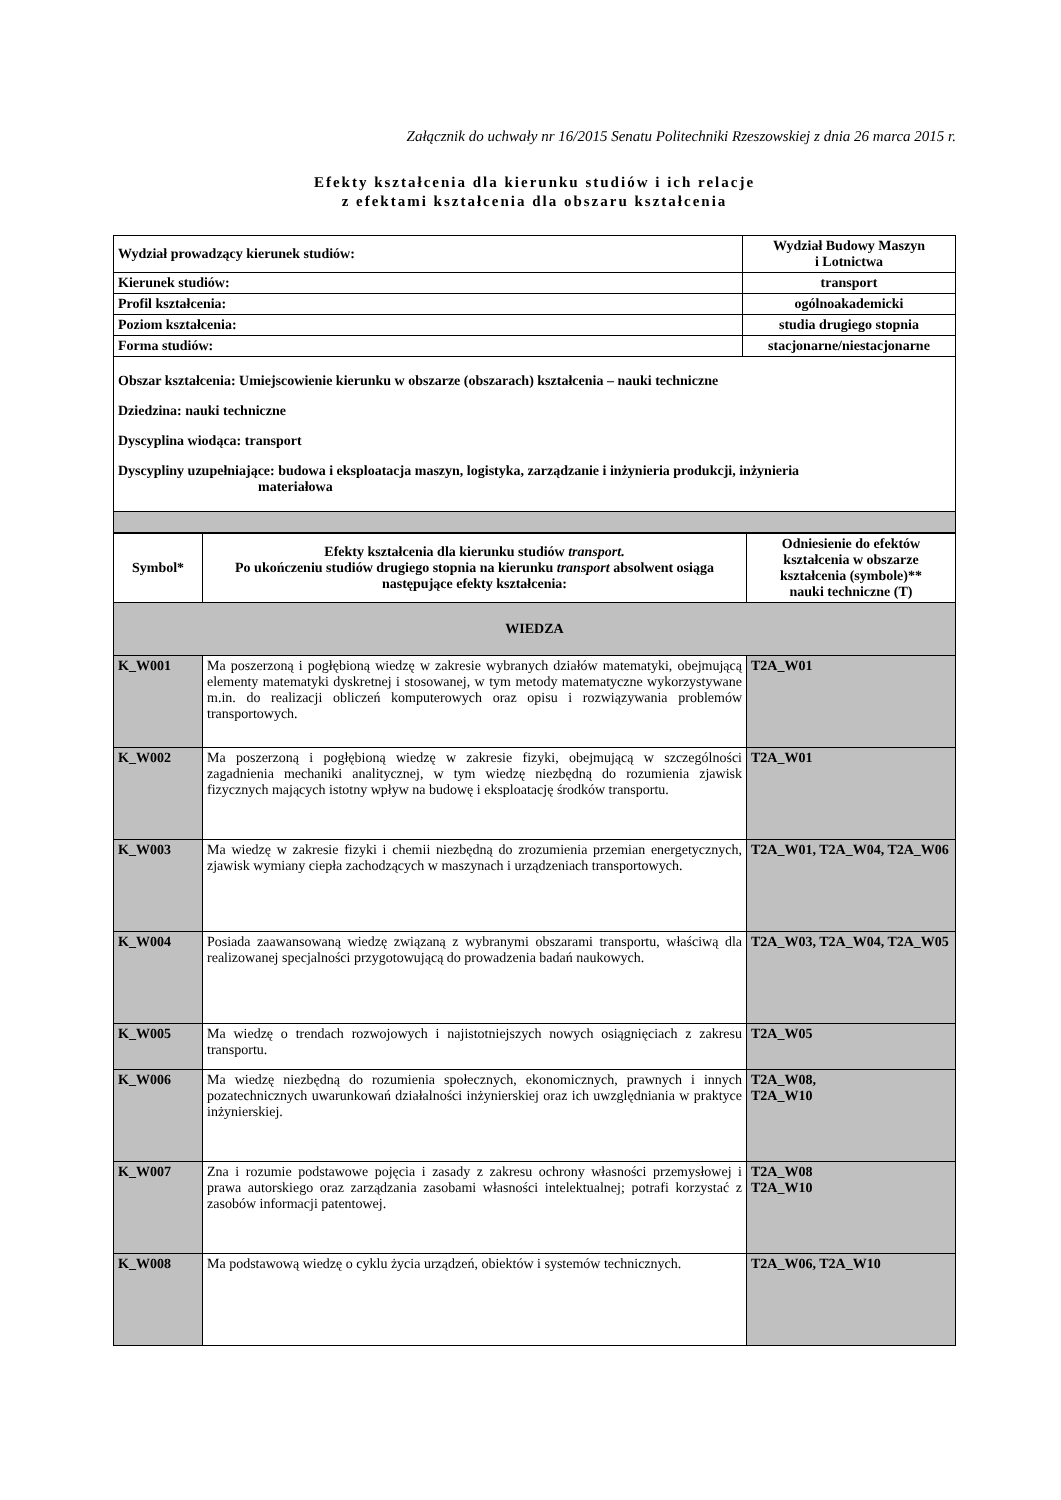Załącznik do uchwały nr 16/2015 Senatu Politechniki Rzeszowskiej z dnia 26 marca 2015 r.
Efekty kształcenia dla kierunku studiów i ich relacje
z efektami kształcenia dla obszaru kształcenia
| Wydział prowadzący kierunek studiów: | Wydział Budowy Maszyn i Lotnictwa |
| Kierunek studiów: | transport |
| Profil kształcenia: | ogólnoakademicki |
| Poziom kształcenia: | studia drugiego stopnia |
| Forma studiów: | stacjonarne/niestacjonarne |
| Obszar kształcenia: Umiejscowienie kierunku w obszarze (obszarach) kształcenia – nauki techniczne Dziedzina: nauki techniczne Dyscyplina wiodąca: transport Dyscypliny uzupełniające: budowa i eksploatacja maszyn, logistyka, zarządzanie i inżynieria produkcji, inżynieria materiałowa | |
| Symbol* | Efekty kształcenia dla kierunku studiów transport. Po ukończeniu studiów drugiego stopnia na kierunku transport absolwent osiąga następujące efekty kształcenia: | Odniesienie do efektów kształcenia w obszarze kształcenia (symbole)** nauki techniczne (T) |
| --- | --- | --- |
| WIEDZA | | |
| K_W001 | Ma poszerzoną i pogłębioną wiedzę w zakresie wybranych działów matematyki, obejmującą elementy matematyki dyskretnej i stosowanej, w tym metody matematyczne wykorzystywane m.in. do realizacji obliczeń komputerowych oraz opisu i rozwiązywania problemów transportowych. | T2A_W01 |
| K_W002 | Ma poszerzoną i pogłębioną wiedzę w zakresie fizyki, obejmującą w szczególności zagadnienia mechaniki analitycznej, w tym wiedzę niezbędną do rozumienia zjawisk fizycznych mających istotny wpływ na budowę i eksploatację środków transportu. | T2A_W01 |
| K_W003 | Ma wiedzę w zakresie fizyki i chemii niezbędną do zrozumienia przemian energetycznych, zjawisk wymiany ciepła zachodzących w maszynach i urządzeniach transportowych. | T2A_W01, T2A_W04, T2A_W06 |
| K_W004 | Posiada zaawansowaną wiedzę związaną z wybranymi obszarami transportu, właściwą dla realizowanej specjalności przygotowującą do prowadzenia badań naukowych. | T2A_W03, T2A_W04, T2A_W05 |
| K_W005 | Ma wiedzę o trendach rozwojowych i najistotniejszych nowych osiągnięciach z zakresu transportu. | T2A_W05 |
| K_W006 | Ma wiedzę niezbędną do rozumienia społecznych, ekonomicznych, prawnych i innych pozatechnicznych uwarunkowań działalności inżynierskiej oraz ich uwzględniania w praktyce inżynierskiej. | T2A_W08, T2A_W10 |
| K_W007 | Zna i rozumie podstawowe pojęcia i zasady z zakresu ochrony własności przemysłowej i prawa autorskiego oraz zarządzania zasobami własności intelektualnej; potrafi korzystać z zasobów informacji patentowej. | T2A_W08 T2A_W10 |
| K_W008 | Ma podstawową wiedzę o cyklu życia urządzeń, obiektów i systemów technicznych. | T2A_W06, T2A_W10 |